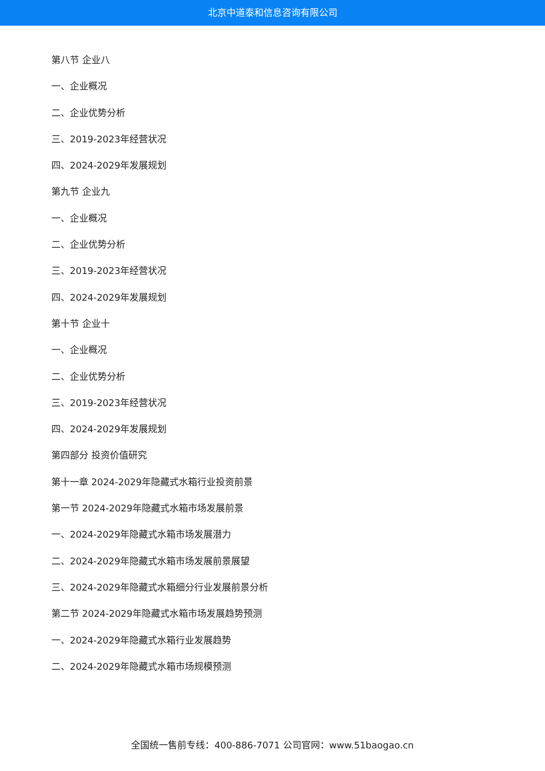北京中道泰和信息咨询有限公司
第八节 企业八
一、企业概况
二、企业优势分析
三、2019-2023年经营状况
四、2024-2029年发展规划
第九节 企业九
一、企业概况
二、企业优势分析
三、2019-2023年经营状况
四、2024-2029年发展规划
第十节 企业十
一、企业概况
二、企业优势分析
三、2019-2023年经营状况
四、2024-2029年发展规划
第四部分 投资价值研究
第十一章 2024-2029年隐藏式水箱行业投资前景
第一节 2024-2029年隐藏式水箱市场发展前景
一、2024-2029年隐藏式水箱市场发展潜力
二、2024-2029年隐藏式水箱市场发展前景展望
三、2024-2029年隐藏式水箱细分行业发展前景分析
第二节 2024-2029年隐藏式水箱市场发展趋势预测
一、2024-2029年隐藏式水箱行业发展趋势
二、2024-2029年隐藏式水箱市场规模预测
全国统一售前专线：400-886-7071 公司官网：www.51baogao.cn